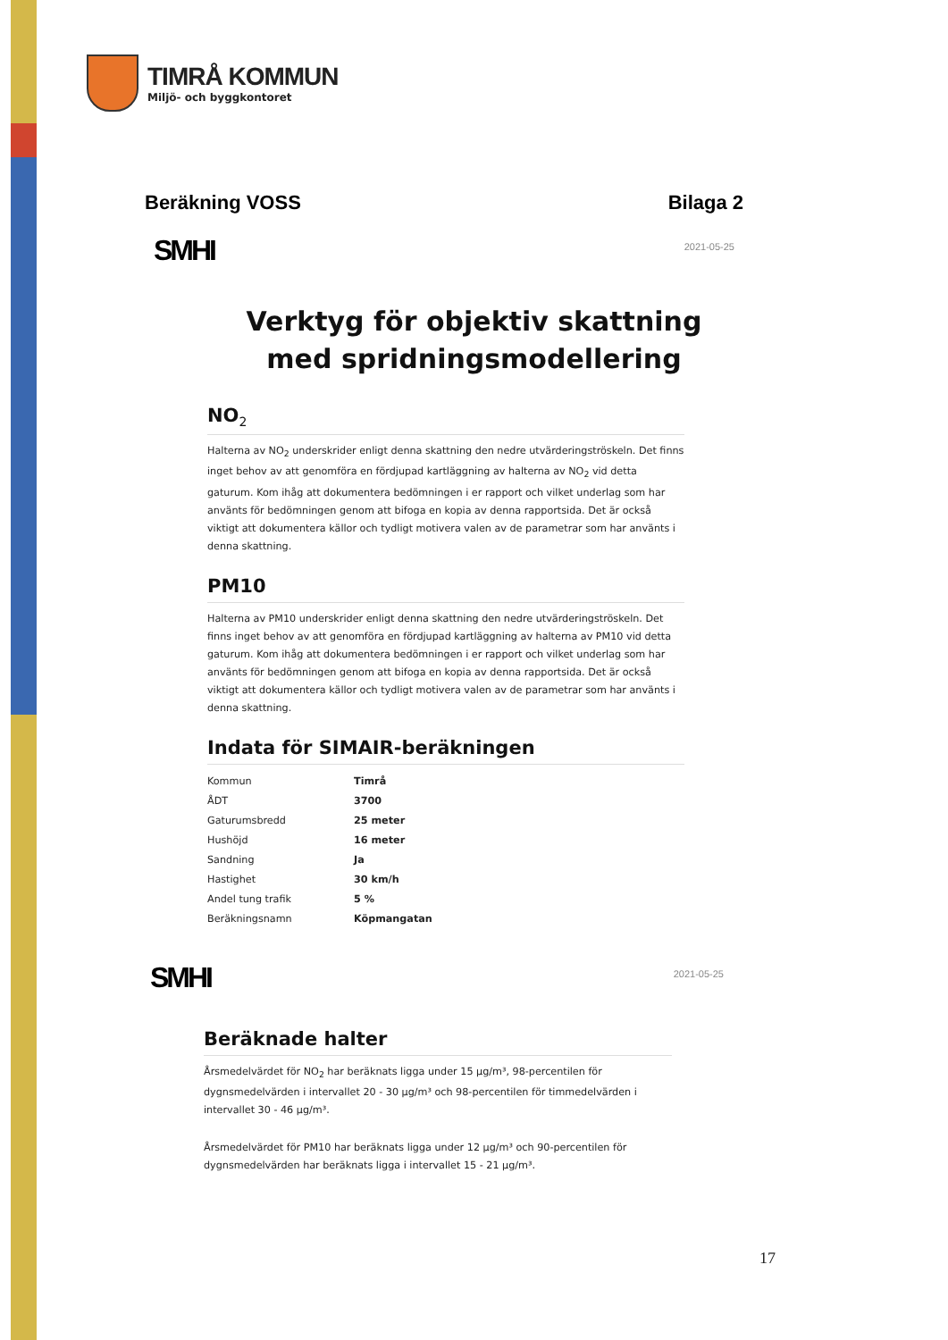TIMRÅ KOMMUN
Miljö- och byggkontoret
Beräkning VOSS Bilaga 2
SMHI 2021-05-25
Verktyg för objektiv skattning
med spridningsmodellering
NO<sub>2</sub>
Halterna av NO<sub>2</sub> underskrider enligt denna skattning den nedre utvärderingströskeln. Det finns inget behov av att genomföra en fördjupad kartläggning av halterna av NO<sub>2</sub> vid detta gaturum. Kom ihåg att dokumentera bedömningen i er rapport och vilket underlag som har använts för bedömningen genom att bifoga en kopia av denna rapportsida. Det är också viktigt att dokumentera källor och tydligt motivera valen av de parametrar som har använts i denna skattning.
PM10
Halterna av PM10 underskrider enligt denna skattning den nedre utvärderingströskeln. Det finns inget behov av att genomföra en fördjupad kartläggning av halterna av PM10 vid detta gaturum. Kom ihåg att dokumentera bedömningen i er rapport och vilket underlag som har använts för bedömningen genom att bifoga en kopia av denna rapportsida. Det är också viktigt att dokumentera källor och tydligt motivera valen av de parametrar som har använts i denna skattning.
Indata för SIMAIR-beräkningen
| Kommun | Timrå |
| ÅDT | 3700 |
| Gaturumsbredd | 25 meter |
| Hushöjd | 16 meter |
| Sandning | Ja |
| Hastighet | 30 km/h |
| Andel tung trafik | 5 % |
| Beräkningsnamn | Köpmangatan |
SMHI 2021-05-25
Beräknade halter
Årsmedelvärdet för NO<sub>2</sub> har beräknats ligga under 15 µg/m³, 98-percentilen för dygnsmedelvärden i intervallet 20 - 30 µg/m³ och 98-percentilen för timmedelvärden i intervallet 30 - 46 µg/m³.
Årsmedelvärdet för PM10 har beräknats ligga under 12 µg/m³ och 90-percentilen för dygnsmedelvärden har beräknats ligga i intervallet 15 - 21 µg/m³.
17